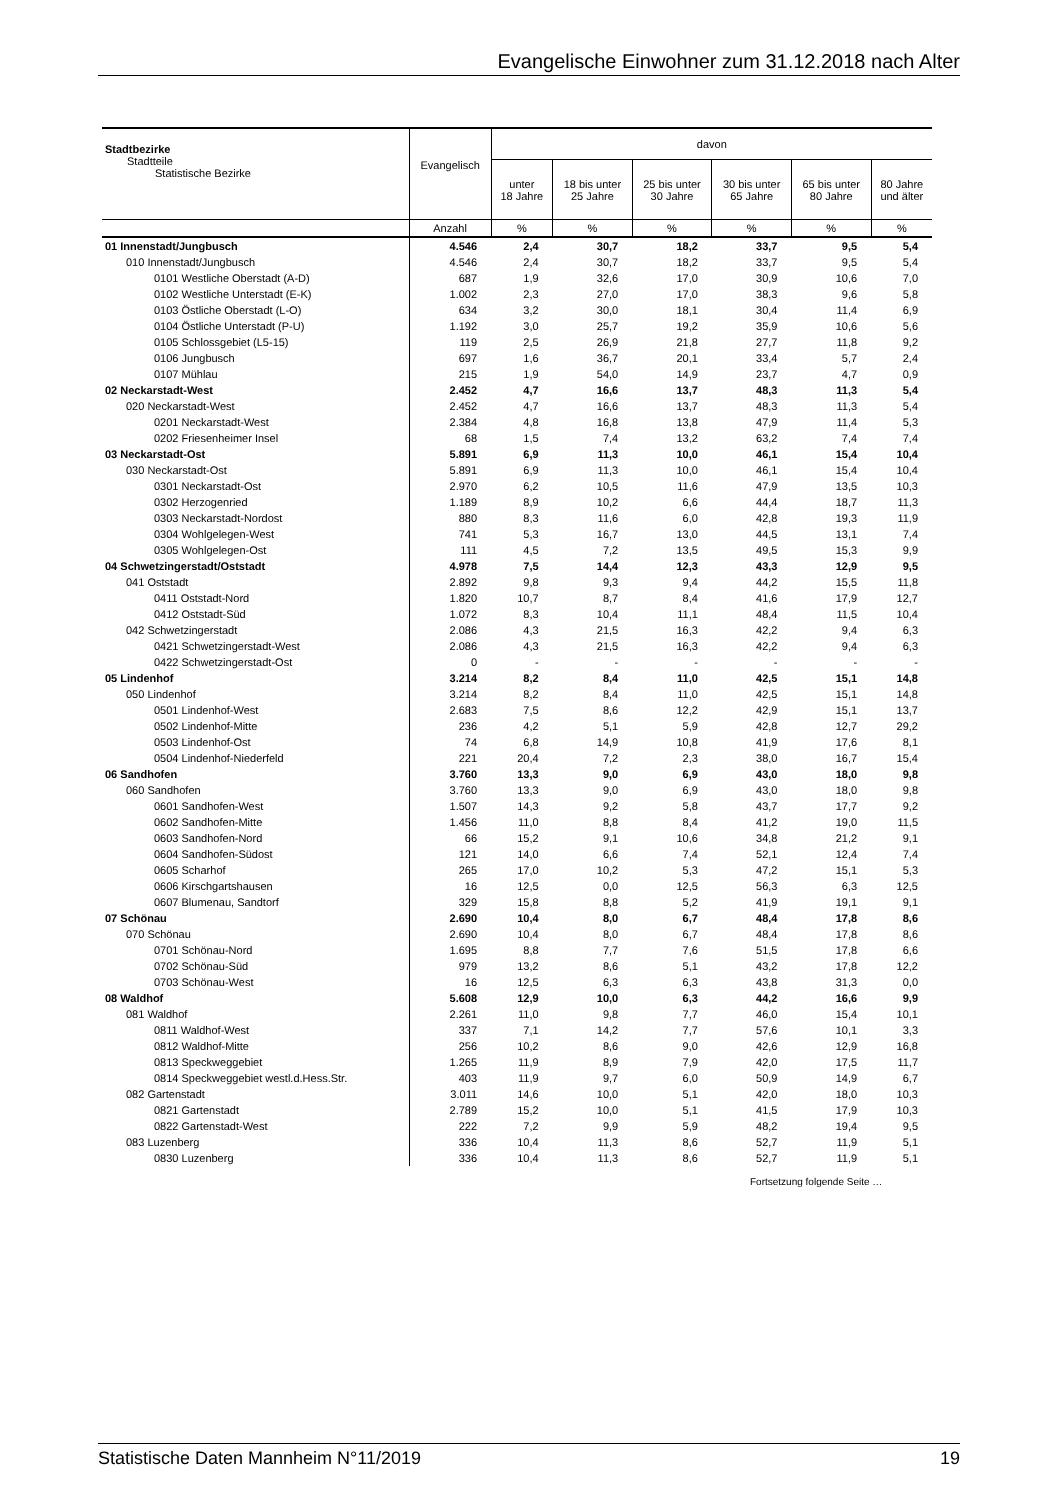Evangelische Einwohner zum 31.12.2018 nach Alter
| Stadtbezirke Stadtteile Statistische Bezirke | Evangelisch | davon | | | | | |
| --- | --- | --- | --- | --- | --- | --- | --- |
| | | unter 18 Jahre | 18 bis unter 25 Jahre | 25 bis unter 30 Jahre | 30 bis unter 65 Jahre | 65 bis unter 80 Jahre | 80 Jahre und älter |
| | Anzahl | % | % | % | % | % | % |
| 01 Innenstadt/Jungbusch | 4.546 | 2,4 | 30,7 | 18,2 | 33,7 | 9,5 | 5,4 |
| 010 Innenstadt/Jungbusch | 4.546 | 2,4 | 30,7 | 18,2 | 33,7 | 9,5 | 5,4 |
| 0101 Westliche Oberstadt (A-D) | 687 | 1,9 | 32,6 | 17,0 | 30,9 | 10,6 | 7,0 |
| 0102 Westliche Unterstadt (E-K) | 1.002 | 2,3 | 27,0 | 17,0 | 38,3 | 9,6 | 5,8 |
| 0103 Östliche Oberstadt (L-O) | 634 | 3,2 | 30,0 | 18,1 | 30,4 | 11,4 | 6,9 |
| 0104 Östliche Unterstadt (P-U) | 1.192 | 3,0 | 25,7 | 19,2 | 35,9 | 10,6 | 5,6 |
| 0105 Schlossgebiet (L5-15) | 119 | 2,5 | 26,9 | 21,8 | 27,7 | 11,8 | 9,2 |
| 0106 Jungbusch | 697 | 1,6 | 36,7 | 20,1 | 33,4 | 5,7 | 2,4 |
| 0107 Mühlau | 215 | 1,9 | 54,0 | 14,9 | 23,7 | 4,7 | 0,9 |
| 02 Neckarstadt-West | 2.452 | 4,7 | 16,6 | 13,7 | 48,3 | 11,3 | 5,4 |
| 020 Neckarstadt-West | 2.452 | 4,7 | 16,6 | 13,7 | 48,3 | 11,3 | 5,4 |
| 0201 Neckarstadt-West | 2.384 | 4,8 | 16,8 | 13,8 | 47,9 | 11,4 | 5,3 |
| 0202 Friesenheimer Insel | 68 | 1,5 | 7,4 | 13,2 | 63,2 | 7,4 | 7,4 |
| 03 Neckarstadt-Ost | 5.891 | 6,9 | 11,3 | 10,0 | 46,1 | 15,4 | 10,4 |
| 030 Neckarstadt-Ost | 5.891 | 6,9 | 11,3 | 10,0 | 46,1 | 15,4 | 10,4 |
| 0301 Neckarstadt-Ost | 2.970 | 6,2 | 10,5 | 11,6 | 47,9 | 13,5 | 10,3 |
| 0302 Herzogenried | 1.189 | 8,9 | 10,2 | 6,6 | 44,4 | 18,7 | 11,3 |
| 0303 Neckarstadt-Nordost | 880 | 8,3 | 11,6 | 6,0 | 42,8 | 19,3 | 11,9 |
| 0304 Wohlgelegen-West | 741 | 5,3 | 16,7 | 13,0 | 44,5 | 13,1 | 7,4 |
| 0305 Wohlgelegen-Ost | 111 | 4,5 | 7,2 | 13,5 | 49,5 | 15,3 | 9,9 |
| 04 Schwetzingerstadt/Oststadt | 4.978 | 7,5 | 14,4 | 12,3 | 43,3 | 12,9 | 9,5 |
| 041 Oststadt | 2.892 | 9,8 | 9,3 | 9,4 | 44,2 | 15,5 | 11,8 |
| 0411 Oststadt-Nord | 1.820 | 10,7 | 8,7 | 8,4 | 41,6 | 17,9 | 12,7 |
| 0412 Oststadt-Süd | 1.072 | 8,3 | 10,4 | 11,1 | 48,4 | 11,5 | 10,4 |
| 042 Schwetzingerstadt | 2.086 | 4,3 | 21,5 | 16,3 | 42,2 | 9,4 | 6,3 |
| 0421 Schwetzingerstadt-West | 2.086 | 4,3 | 21,5 | 16,3 | 42,2 | 9,4 | 6,3 |
| 0422 Schwetzingerstadt-Ost | 0 | - | - | - | - | - | - |
| 05 Lindenhof | 3.214 | 8,2 | 8,4 | 11,0 | 42,5 | 15,1 | 14,8 |
| 050 Lindenhof | 3.214 | 8,2 | 8,4 | 11,0 | 42,5 | 15,1 | 14,8 |
| 0501 Lindenhof-West | 2.683 | 7,5 | 8,6 | 12,2 | 42,9 | 15,1 | 13,7 |
| 0502 Lindenhof-Mitte | 236 | 4,2 | 5,1 | 5,9 | 42,8 | 12,7 | 29,2 |
| 0503 Lindenhof-Ost | 74 | 6,8 | 14,9 | 10,8 | 41,9 | 17,6 | 8,1 |
| 0504 Lindenhof-Niederfeld | 221 | 20,4 | 7,2 | 2,3 | 38,0 | 16,7 | 15,4 |
| 06 Sandhofen | 3.760 | 13,3 | 9,0 | 6,9 | 43,0 | 18,0 | 9,8 |
| 060 Sandhofen | 3.760 | 13,3 | 9,0 | 6,9 | 43,0 | 18,0 | 9,8 |
| 0601 Sandhofen-West | 1.507 | 14,3 | 9,2 | 5,8 | 43,7 | 17,7 | 9,2 |
| 0602 Sandhofen-Mitte | 1.456 | 11,0 | 8,8 | 8,4 | 41,2 | 19,0 | 11,5 |
| 0603 Sandhofen-Nord | 66 | 15,2 | 9,1 | 10,6 | 34,8 | 21,2 | 9,1 |
| 0604 Sandhofen-Südost | 121 | 14,0 | 6,6 | 7,4 | 52,1 | 12,4 | 7,4 |
| 0605 Scharhof | 265 | 17,0 | 10,2 | 5,3 | 47,2 | 15,1 | 5,3 |
| 0606 Kirschgartshausen | 16 | 12,5 | 0,0 | 12,5 | 56,3 | 6,3 | 12,5 |
| 0607 Blumenau, Sandtorf | 329 | 15,8 | 8,8 | 5,2 | 41,9 | 19,1 | 9,1 |
| 07 Schönau | 2.690 | 10,4 | 8,0 | 6,7 | 48,4 | 17,8 | 8,6 |
| 070 Schönau | 2.690 | 10,4 | 8,0 | 6,7 | 48,4 | 17,8 | 8,6 |
| 0701 Schönau-Nord | 1.695 | 8,8 | 7,7 | 7,6 | 51,5 | 17,8 | 6,6 |
| 0702 Schönau-Süd | 979 | 13,2 | 8,6 | 5,1 | 43,2 | 17,8 | 12,2 |
| 0703 Schönau-West | 16 | 12,5 | 6,3 | 6,3 | 43,8 | 31,3 | 0,0 |
| 08 Waldhof | 5.608 | 12,9 | 10,0 | 6,3 | 44,2 | 16,6 | 9,9 |
| 081 Waldhof | 2.261 | 11,0 | 9,8 | 7,7 | 46,0 | 15,4 | 10,1 |
| 0811 Waldhof-West | 337 | 7,1 | 14,2 | 7,7 | 57,6 | 10,1 | 3,3 |
| 0812 Waldhof-Mitte | 256 | 10,2 | 8,6 | 9,0 | 42,6 | 12,9 | 16,8 |
| 0813 Speckweggebiet | 1.265 | 11,9 | 8,9 | 7,9 | 42,0 | 17,5 | 11,7 |
| 0814 Speckweggebiet westl.d.Hess.Str. | 403 | 11,9 | 9,7 | 6,0 | 50,9 | 14,9 | 6,7 |
| 082 Gartenstadt | 3.011 | 14,6 | 10,0 | 5,1 | 42,0 | 18,0 | 10,3 |
| 0821 Gartenstadt | 2.789 | 15,2 | 10,0 | 5,1 | 41,5 | 17,9 | 10,3 |
| 0822 Gartenstadt-West | 222 | 7,2 | 9,9 | 5,9 | 48,2 | 19,4 | 9,5 |
| 083 Luzenberg | 336 | 10,4 | 11,3 | 8,6 | 52,7 | 11,9 | 5,1 |
| 0830 Luzenberg | 336 | 10,4 | 11,3 | 8,6 | 52,7 | 11,9 | 5,1 |
Fortsetzung folgende Seite …
Statistische Daten Mannheim N°11/2019 19